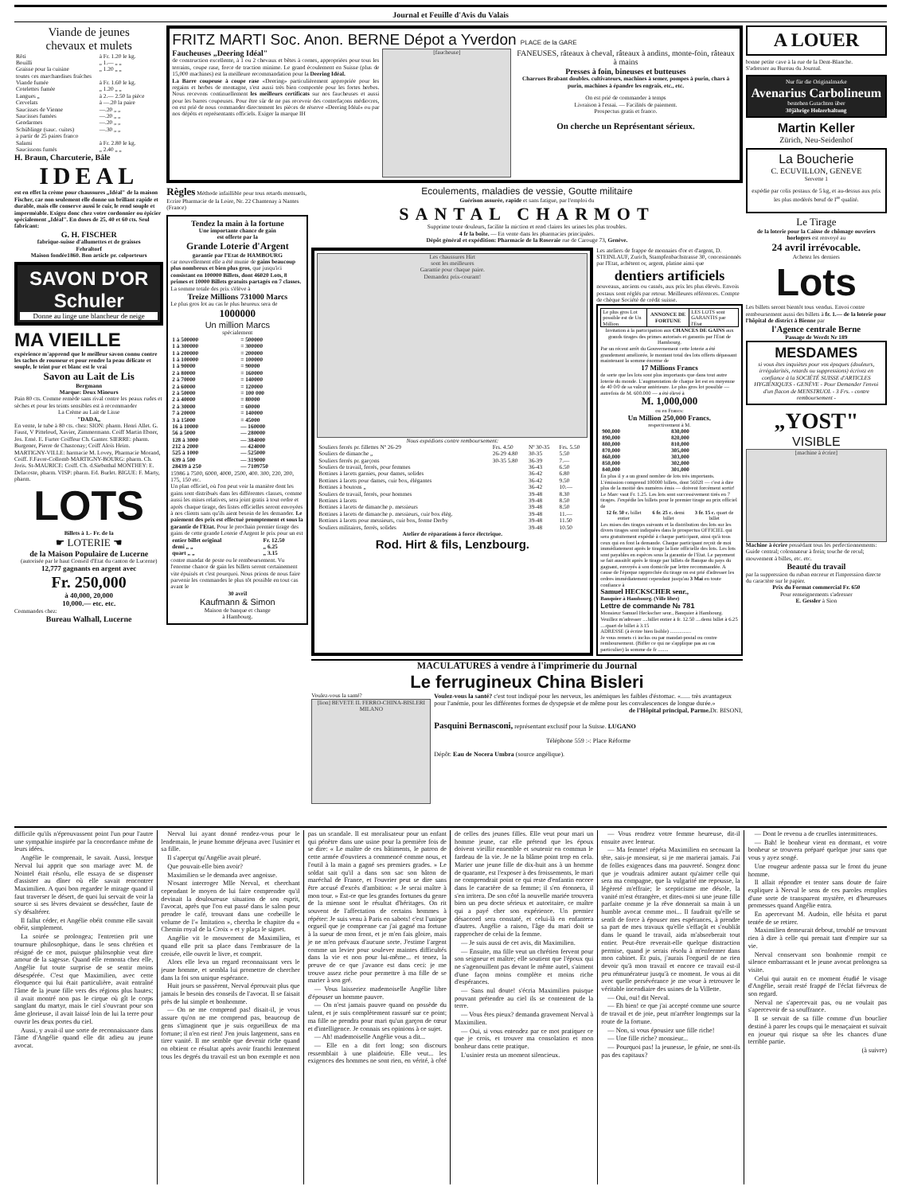Journal et Feuille d'Avis du Valais
Viande de jeunes
chevaux et mulets
| Rôti | à Fr. 1.20 le kg. |
| Bouilli | „ 1.— „ „ |
| Graisse pour la cuisine | „ 1.20 „ „ |
| toutes ces marchandises fraîches | |
| Viande fumée | à Fr. 1.60 le kg. |
| Cotelettes fumée | „ 1.20 „ „ |
| Langues „ | à 2.— 2.50 la pièce |
| Cervelats | à —.20 la paire |
| Saucisses de Vienne | —.20 „ „ |
| Saucisses fumées | —.20 „ „ |
| Gendarmes | —.20 „ „ |
| Schüblinge (sauc. cuites) | —.30 „ „ |
| à partir de 25 paires franco | |
| Salami | à Fr. 2.80 le kg. |
| Saucissons fumés | „ 2.40 „ „ |
H. Braun, Charcuterie, Bâle
IDEAL
est en effet la crème pour chaussures „Idéal" de la maison Fischer, car non seulement elle donne un brillant rapide et durable, mais elle conserve aussi le cuir, le rend souple et imperméable. Exigez donc chez votre cordonnier ou épicier spécialement „Idéal". En doses de 25, 40 et 60 cts. Seul fabricant:
G. H. FISCHER
fabrique-suisse d'allumettes et de graisses
Fehraltorf
Maison fondée1860. Bon article pr. colporteurs
SAVON D'OR
Schuler
Donne au linge une blancheur de neige
MA VIEILLE
expérience m'apprend que le meilleur savon connu contre les taches de rousseur et pour rendre la peau délicate et souple, le teint pur et blanc est le vrai
Savon au Lait de Lis
Bergmann
Marque: Deux Mineurs
Pain 80 cts. Comme remède sans rival contre les peaux rudes et sèches et pour les teints sensibles est à recommander
La Crème au Lait de Lisse
"DADA„
En vente, le tube à 80 cts. chez: SION: pharm. Henri Allet. G. Faust, V Pitteloud, Xavier, Zimmermann. Coiff Martin Ebner, Jos. Erné. E. Furter Coiffeur Ch. Ganter. SIERRE: pharm. Burgener, Pierre de Chastonay; Coiff Aloïs Heim. MARTIGNY-VILLE: harmacie M. Lovey, Pharmacie Morand, Coiff. F.Favre-Collomb MARTIGNY-BOURG: pharm. Ch. Joris. St-MAURICE: Coiff. Ch. d.Siebnthal MONTHEY: E. Delacoste, pharm. VISP: pharm. Ed. Burlet. BIGUE: F. Marty, pharm.
LOTS
Billets à 1.- Fr. de la
☛ LOTERIE ☚
de la Maison Populaire de Lucerne
(autorisée par le haut Conseil d'Etat du canton de Lucerne)
12,777 gagnants en argent avec
Fr. 250,000
à 40,000, 20,000
10,000.— etc. etc.
Commandes chez:
Bureau Walhall, Lucerne
FRITZ MARTI Soc. Anon. BERNE Dépot a Yverdon PLACE de la GARE
Faucheuses „Deering Idéal"
de construction excellente, à 1 ou 2 chevaux et bêtes à cornes, appropriées pour tous les terrains, coupe rase, force de traction minime. Le grand écoulement en Suisse (plus de 15,000 machines) est la meilleure recommandation pour la Deering Idéal.
La Barre coupeuse à coupe rase «Deering» particulièrement appropriée pour les regains et herbes de montagne, s'est aussi très bien comportée pour les fortes herbes. Nous recevons continuellement les meilleurs certificats sur nos faucheuses et aussi pour les barres coupeuses. Pour être sûr de ne pas recevoir des contrefaçons médiocres, on est prié de nous commander directement les pièces de réserve «Deering Idéal» ou par nos dépôts et représentants officiels. Exiger la marque IH
[faucheuse]
FANEUSES, râteaux à cheval, râteaux à andins, monte-foin, râteaux à mains
Presses à foin, bineuses et butteuses
Charrues Brabant doubles. cultivateurs, machines à semer, pompes à purin, chars à purin, machines à épandre les engrais, etc., etc.
On est prié de commander à temps
Livraison à l'essai. — Facilités de paiement.
Prospectus gratis et franco.
On cherche un Représentant sérieux.
Règles Méthode infaillible pour tous retards mensuels, Ecrire Pharmacie de la Loire, Nr. 22 Chantenay à Nantes (France)
Tendez la main à la fortune
Une importante chance de gain
est offerte par la
Grande Loterie d'Argent
garantie par l'Etat de HAMBOURG
car nouvellement elle a été munie de gains beaucoup plus nombreux et bien plus gros, que jusqu'ici consistant en 100000 Billets, dont 46020 Lots, 8 primes et 10000 Billets gratuits partagés en 7 classes. La somme totale des prix s'élève à
Treize Millions 731000 Marcs
Le plus gros lot au cas le plus heureux sera de
1000000
Un million Marcs
spécialement
| 1 à 500000 | = 500000 |
| 1 à 300000 | = 300000 |
| 1 à 200000 | = 200000 |
| 1 à 100000 | = 100000 |
| 1 à 90000 | = 90000 |
| 2 à 80000 | = 160000 |
| 2 à 70000 | = 140000 |
| 2 à 60000 | = 120000 |
| 2 à 50000 | = 100 000 |
| 2 à 40000 | = 80000 |
| 2 à 30000 | = 60000 |
| 7 à 20000 | = 140000 |
| 3 à 15000 | = 45000 |
| 16 à 10000 | — 160000 |
| 56 à 5000 | — 280000 |
| 128 à 3000 | — 384000 |
| 212 à 2000 | — 424000 |
| 525 à 1000 | — 525000 |
| 639 à 500 | — 319000 |
| 28439 à 250 | — 7109750 |
15986 à 7500, 6000, 4000, 2500, 400. 300, 220, 200, 175, 150 etc.
Un plan officiel, où l'on peut voir la manière dont les gains sont distribués dans les différentes classes, comme aussi les mises relatives, sera joint gratis à tout ordre et après chaque tirage, des listes officielles seront envoyées à nos clients sans qu'ils aient besoin de les demander. Le paiement des prix est effectué promptement et sous la garantie de l'Etat. Pour le prochain premier tirage des gains de cette grande Loterie d'Argent le prix pour un est
| entier billet original | Fr. 12.50 |
| demi „ „ | „ 6.25 |
| quart „ „ | „ 3.15 |
contre mandat de poste ou le remboursement. Vu l'enorme chance de gain les billets seront certainement vite épuisés et c'est pourquoi. Nous prions de nous faire parvenir les commandes le plus tôt possible en tout cas avant le
30 avril
Kaufmann & Simon
Maison de banque et change
à Hambourg.
Ecoulements, maladies de vessie, Goutte militaire
Guérison assurée, rapide et sans fatigue, par l'emploi du
SANTAL CHARMOT
Supprime toute douleurs, facilite la miction et rend claires les urines les plus troubles.
4 fr la boîte. — En vente dans les pharmacies principales.
Dépôt général et expédition: Pharmacie de la Roseraie rue de Carouge 73, Genève.
Les chaussures Hirt
sont les meilleures
Garantie pour chaque paire.
Demandez prix-courant!
Nous expédions contre remboursement:
| Souliers ferrés pr. fillettes Nº 26-29 | Frs. 4.50 | Nº 30-35 | Frs. 5.50 |
| Souliers de dimanche „ | 26-29 4.80 | 30-35 | 5.50 |
| Souliers ferrés pr. garçons | 30-35 5.80 | 36-39 | 7.— |
| Souliers de travail, ferrés, pour femmes | | 36-43 | 6.50 |
| Bottines à lacets garnies, pour dames, solides | | 36-42 | 6.80 |
| Bottines à lacets pour dames, cuir box, élégantes | | 36-42 | 9.50 |
| Bottines à boutons „ | | 36-42 | 10.— |
| Souliers de travail, ferrés, pour hommes | | 39-48 | 8.30 |
| Bottines à lacets | | 39-48 | 8.50 |
| Bottines à lacets de dimanche p. messieurs | | 39-48 | 8.50 |
| Bottines à lacets de dimanche p. messieurs, cuir box élég. | | 39-48 | 11.— |
| Bottines à lacets pour messieurs, cuir box, forme Derby | | 39-48 | 11.50 |
| Souliers militaires, ferrés, solides | | 39-48 | 10.50 |
Atelier de réparations à force électrique.
Rod. Hirt & fils, Lenzbourg.
Les ateliers de frappe de monnaies d'or et d'argent, D. STEINLAUF, Zurich, Stampfenbachstrasse 30, concessionnés par l'Etat, achètent or, argent, platine ainsi que
dentiers artificiels
nouveaux, anciens ou cassés, aux prix les plus élevés. Envois postaux sont réglés par retour. Meilleures références. Compte de chèque Société de crédit suisse.
| Le plus gros Lot possible est de Un Million | ANNONCE DE FORTUNE | LES LOTS sont GARANTIS par l'Etat |
Invitation à la participation aux CHANCES DE GAINS aux grands tirages des primes autorisés et garantis par l'Etat de Hambourg.
Par un récent arrêt du Gouvernement cette loterie a été grandement améliorée, le montant total des lots offerts dépassant maintenant la somme énorme de
17 Millions Francs
de sorte que les lots sont plus importants que dans tout autre loterie du monde. L'augmentation de chaque lot est en moyenne de 40 0/0 de sa valeur antérieure. Le plus gros lot possible — autrefois de M. 600.000 — a été élevé à
M. 1,000,000
ou en Francs:
Un Million 250,000 Francs.
respectivement à M.
| 900,000 | 830,000 |
| 890,000 | 820,000 |
| 880,000 | 810,000 |
| 870,000 | 305,000 |
| 860,000 | 303,000 |
| 850,000 | 302,000 |
| 840,000 | 301,000 |
En plus il y a un grand nombre de lots très importants. L'émission comprend 100000 billets, dont 56028 — c'est à dire plus de la moitié des numéros émis — doivent forcément sortir! Le Marc vaut Fr. 1.25. Les lots sont successivement tirés en 7 tirages. J'expédie les billets pour le premier tirage au prix officiel de
| 12 fr. 50 c. billet entier | 6 fr. 25 c. demi billet | 3 fr. 15 c. quart de billet |
Les mises des tirages suivants et la distribution des lots sur les divers tirages sont indiquées dans le prospectus OFFICIEL qui sera gratuitement expédié à chaque participant, ainsi qu'à tous ceux qui en font la demande. Chaque participant reçoit de moi immédiatement après le tirage la liste officielle des lots. Les lots sont payables en espèces sous la garantie de l'Etat. Le payement se fait aussitôt après le tirage par billets de Banque du pays du gagnant, envoyés à son domicile par lettre recommandée. A cause de l'époque rapprochée du tirage on est prié d'adresser les ordres immédiatement cependant jusqu'au 3 Mai en toute confiance à
Samuel HECKSCHER senr.,
Banquier à Hambourg. (Ville libre)
Lettre de commande № 781
Monsieur Samuel Heckscher senr., Banquier à Hambourg. Veuillez m'adresser ....billet entier à fr. 12.50 ....demi billet à 6.25 ....quart de billet à 3.15
ADRESSE (à écrire bien lisible) ................
Je vous remets ci inclus ou par mandat-postal ou contre remboursement. (Biffer ce qui ne s'applique pas au cas particulier) la somme de fr ........
MACULATURES à vendre à l'imprimerie du Journal
Le ferrugineux China Bisleri
Voulez-vous la santé?
[lion] BEVETE IL FERRO-CHINA-BISLERI
MILANO
Voulez-vous la santé? c'est tout indiqué pour les nerveux, les anémiques les faibles d'éstomac. «...... très avantageux pour l'anémie, pour les différentes formes de dyspepsie et de même pour les convalescences de longue durée.» Dr. BISONI,
de l'Hôpital principal, Parme.
Pasquini Bernasconi, représentant exclusif pour la Suisse. LUGANO
Téléphone 559 :-: Place Réforme
Dépôt: Eau de Nocera Umbra (source angélique).
A LOUER
bonne petite cave à la rue de la Dent-Blanche.
S'adresser au Bureau du Journal.
Nur für die Originalmarke
Avenarius Carbolineum
bestehen Gutachten über
30jährige Holzerhaltung
Martin Keller
Zürich, Neu-Seidenhof
La Boucherie
C. ECUVILLON, GENEVE
Servette 1
expédie par colis postaux de 5 kg, et au-dessus aux prix les plus modérés bœuf de I<sup>re</sup> qualité.
Le Tirage
de la loterie pour la Caisse de chômage ouvriers horlogers est renvoyé au
24 avril irrévocable.
Achetez les derniers
Lots
Les billets seront bientôt tous vendus. Envoi contre remboursement aussi des billets à fr. 1.— de la loterie pour l'hôpital de district à Bienne par
l'Agence centrale Berne
Passage de Werdt Nr 189
MESDAMES
si vous êtes inquiètes pour vos époques (douleurs, irrégularités, retards ou suppressions) écrivez en confiance à la SOCIÉTÉ SUISSE d'ARTICLES HYGIÉNIQUES - GENÈVE - Pour Demander l'envoi d'un flacon de MENSTRUOL - 3 Frs. - contre remboursement -
„YOST"
VISIBLE
[machine à écrire]
Machine à écrire possédant tous les perfectionnements: Guide central; colonnateur à frein; touche de recul; mouvement à billes, etc. etc.
Beauté du travail
par la suppression du ruban encreur et l'impression directe du caractère sur le papier.
Prix du Format commercial Fr. 650
Pour renseignements s'adresser
E. Gessler à Sion
difficile qu'ils n'éprouvassent point l'un pour l'autre une sympathie inspirée par la concordance même de leurs idées.
Angélie le comprenait, le savait. Aussi, lorsque Nerval lui apprit que son mariage avec M. de Nointel était résolu, elle essaya de se dispenser d'assister au dîner où elle savait rencontrer Maximilien. A quoi bon regarder le mirage quand il faut traverser le désert, de quoi lui servait de voir la source si ses lèvres devaient se dessécher, faute de s'y désaltérer.
Il fallut céder, et Angélie obéit comme elle savait obéir, simplement.
La soirée se prolongea; l'entretien prit une tournure philosophique, dans le sens chrétien et résigné de ce mot, puisque philosophie veut dire amour de la sagesse. Quand elle remonta chez elle, Angélie fut toute surprise de se sentir moins désespérée. C'est que Maximilien, avec cette éloquence qui lui était particulière, avait entraîné l'âme de la jeune fille vers des régions plus hautes; il avait montré non pas le cirque où gît le corps sanglant du martyr, mais le ciel s'ouvrant pour son âme glorieuse, il avait laissé loin de lui la terre pour ouvrir les deux portes du ciel.
Aussi, y avait-il une sorte de reconnaissance dans l'âme d'Angélie quand elle dit adieu au jeune avocat.
Nerval lui ayant donné rendez-vous pour le lendemain, le jeune homme déjeuna avec l'usinier et sa fille.
Il s'aperçut qu'Angélie avait pleuré.
Que pouvait-elle bien avoir?
Maximilien se le demanda avec angoisse.
N'osant interroger Mlle Nerval, et cherchant cependant le moyen de lui faire comprendre qu'il devinait la douloureuse situation de son esprit, l'avocat, après que l'on eut passé dans le salon pour prendre le café, trouvant dans une corbeille le volume de l'« Imitation », chercha le chapitre du « Chemin royal de la Croix » et y plaça le signet.
Angélie vit le mouvement de Maximilien, et quand elle prit sa place dans l'embrasure de la croisée, elle ouvrit le livre, et comprit.
Alors elle leva un regard reconnaissant vers le jeune homme, et sembla lui promettre de chercher dans la foi son unique espérance.
Huit jours se passèrent, Nerval éprouvait plus que jamais le besoin des conseils de l'avocat. Il se faisait près de lui simple et bonhomme.
— On ne me comprend pas! disait-il, je vous assure qu'on ne me comprend pas, beaucoup de gens s'imaginent que je suis orgueilleux de ma fortune; il n'en est rien! J'en jouis largement, sans en tirer vanité. Il me semble que devenir riche quand on obtient ce résultat après avoir franchi lentement tous les degrés du travail est un bon exemple et non pas un scandale. Il est moralisateur pour un enfant qui pénètre dans une usine pour la première fois de se dire: « Le maître de ces bâtiments, le patron de cette armée d'ouvriers a commencé comme nous, et l'outil à la main a gagné ses premiers grades. » Le soldat sait qu'il a dans son sac son bâton de maréchal de France, et l'ouvrier peut se dire sans être accusé d'excès d'ambition: « Je serai maître à mon tour. » Est-ce que les grandes fortunes du genre de la mienne sont le résultat d'héritages. On rit souvent de l'affectation de certains hommes à répéter: Je suis venu à Paris en sabots! c'est l'unique orgueil que je comprenne car j'ai gagné ma fortune à la sueur de mon front, et je m'en fais gloire, mais je ne m'en prévaux d'aucune sorte. J'estime l'argent comme un levier pour soulever maintes difficultés dans la vie et non pour lui-même... et tenez, la preuve de ce que j'avance est dans ceci: je me trouve assez riche pour permettre à ma fille de se marier à son gré.
— Vous laisseriez mademoiselle Angélie libre d'épouser un homme pauvre.
— On n'est jamais pauvre quand on possède du talent, et je suis complètement rassuré sur ce point; ma fille ne prendra pour mari qu'un garçon de cœur et d'intelligence. Je connais ses opinions à ce sujet.
— Ah! mademoiselle Angélie vous a dit...
— Elle en a dit fort long; son discours ressemblait à une plaidoirie. Elle veut... les exigences des hommes ne sont rien, en vérité, à côté de celles des jeunes filles. Elle veut pour mari un homme jeune, car elle prétend que les époux doivent vieillir ensemble et soutenir en commun le fardeau de la vie. Je ne la blâme point trop en cela. Marier une jeune fille de dix-huit ans à un homme de quarante, est l'exposer à des froissements, le mari ne comprendrait point ce qui reste d'enfantin encore dans le caractère de sa femme; il s'en étonnera, il s'en irritera. De son côté la nouvelle mariée trouvera bien un peu docte sérieux et autoritaire, ce maître qui a payé cher son expérience. Un premier désaccord sera constaté, et celui-là en enfantera d'autres. Angélie a raison, l'âge du mari doit se rapprocher de celui de la femme.
— Je suis aussi de cet avis, dit Maximilien.
— Ensuite, ma fille veut un chrétien fervent pour son seigneur et maître; elle soutient que l'époux qui ne s'agenouillent pas devant le même autel, s'aiment d'une façon moins complète et moins riche d'espérances.
— Sans nul doute! s'écria Maximilien puisque pouvant prétendre au ciel ils se contentent de la terre.
— Vous êtes pieux? demanda gravement Nerval à Maximilien.
— Oui, si vous entendez par ce mot pratiquer ce que je crois, et trouver ma consolation et mon bonheur dans cette pratique.
L'usinier resta un moment silencieux.
— Vous rendrez votre femme heureuse, dit-il ensuite avec lenteur.
— Ma femme! répéta Maximilien en secouant la tête, sais-je monsieur, si je me marierai jamais. J'ai de folles exigences dans ma pauvreté. Songez donc que je voudrais admirer autant qu'aimer celle qui sera ma compagne, que la vulgarité me repousse, la légèreté m'effraie; le scepticisme me désole, la vanité m'est étrangère, et dites-moi si une jeune fille parfaite comme je la rêve donnerait sa main à un humble avocat comme moi... Il faudrait qu'elle se sentît de force à épouser mes espérances, à prendre sa part de mes travaux qu'elle s'effaçât et s'oubliât dans le quand le travail, aida m'absorberait tout entier. Peut-être reverait-elle quelque distraction permise, quand je serais résolu à m'enfermer dans mon cabinet. Et puis, j'aurais l'orgueil de ne rien devoir qu'à mon travail et encore ce travail est-il peu rémunérateur jusqu'à ce moment. Je vous ai dit avec quelle persévérance je me voue à retrouver le véritable incendiaire des usines de la Villette.
— Oui, oui! dit Nerval.
— Eh bien! ce que j'ai accepté comme une source de travail et de joie, peut m'arrêter longtemps sur la route de la fortune.
— Non, si vous épousiez une fille riche!
— Une fille riche? monsieur...
— Pourquoi pas! la jeunesse, le génie, ne sont-ils pas des capitaux?
— Dont le revenu a de cruelles intermittences.
— Bah! le bonheur vient en dormant, et votre bonheur se trouvera préparé quelque jour sans que vous y ayez songé.
Une rougeur ardente passa sur le front du jeune homme.
Il allait répondre et tenter sans doute de faire expliquer à Nerval le sens de ces paroles remplies d'une sorte de transparent mystère, et d'heureuses promesses quand Angélie entra.
En apercevant M. Audoin, elle hésita et parut tentée de se retirer.
Maximilien demeurait debout, troublé ne trouvant rien à dire à celle qui prenait tant d'empire sur sa vie.
Nerval conservant son bonhomie rompit ce silence embarrassant et le jeune avocat prolongea sa visite.
Celui qui aurait en ce moment étudié le visage d'Angélie, serait resté frappé de l'éclat fiévreux de son regard.
Nerval ne s'apercevait pas, ou ne voulait pas s'apercevoir de sa souffrance.
Il se servait de sa fille comme d'un bouclier destiné à parer les coups qui le menaçaient et suivait en joueur qui risque sa tête les chances d'une terrible partie.
(à suivre)